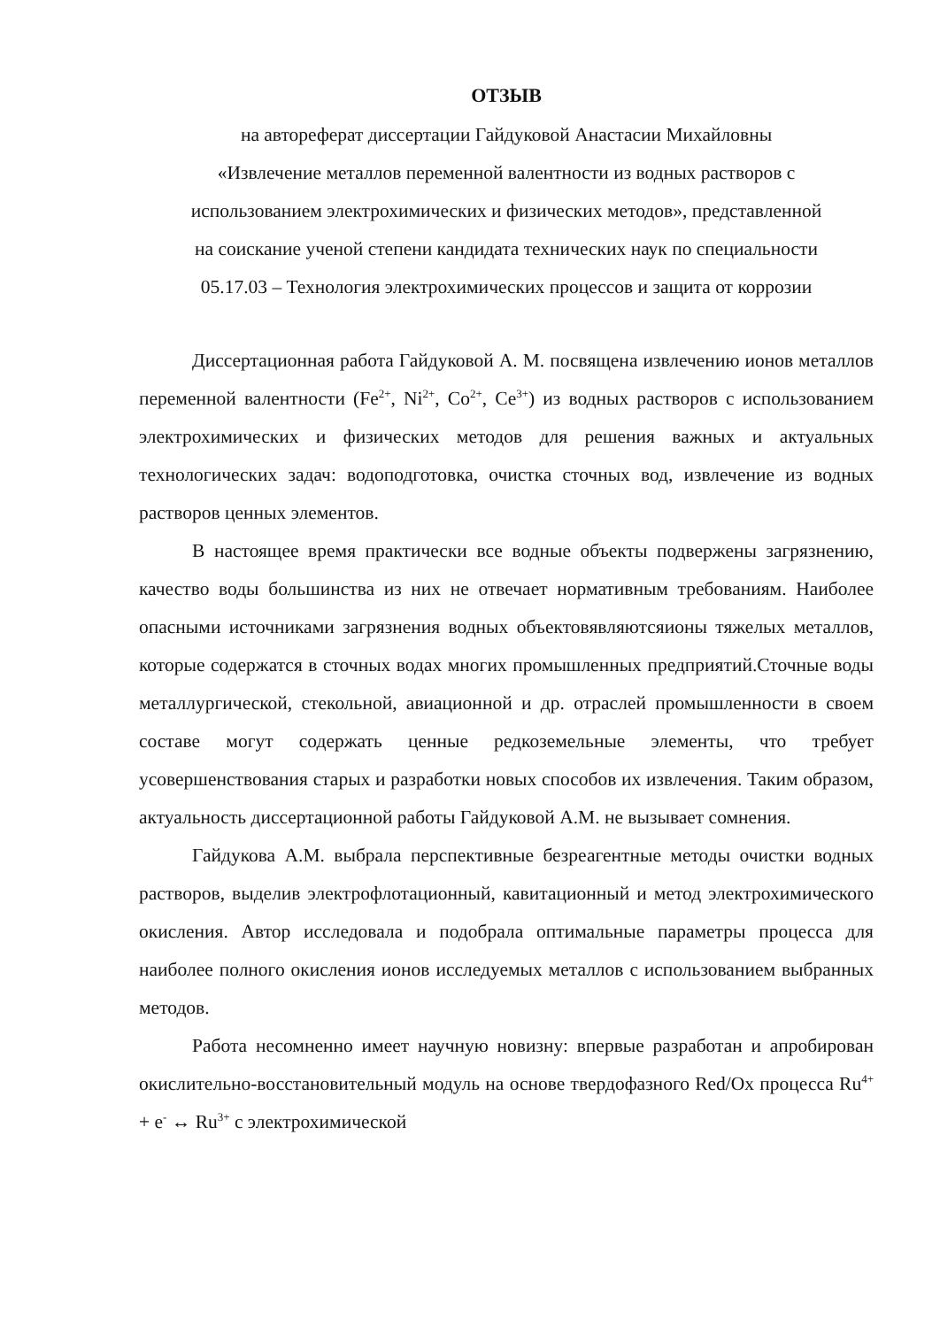ОТЗЫВ
на автореферат диссертации Гайдуковой Анастасии Михайловны
«Извлечение металлов переменной валентности из водных растворов с
использованием электрохимических и физических методов», представленной
на соискание ученой степени кандидата технических наук по специальности
05.17.03 – Технология электрохимических процессов и защита от коррозии
Диссертационная работа Гайдуковой А. М. посвящена извлечению ионов металлов переменной валентности (Fe<sup>2+</sup>, Ni<sup>2+</sup>, Co<sup>2+</sup>, Ce<sup>3+</sup>) из водных растворов с использованием электрохимических и физических методов для решения важных и актуальных технологических задач: водоподготовка, очистка сточных вод, извлечение из водных растворов ценных элементов.
В настоящее время практически все водные объекты подвержены загрязнению, качество воды большинства из них не отвечает нормативным требованиям. Наиболее опасными источниками загрязнения водных объектовявляютсяионы тяжелых металлов, которые содержатся в сточных водах многих промышленных предприятий.Сточные воды металлургической, стекольной, авиационной и др. отраслей промышленности в своем составе могут содержать ценные редкоземельные элементы, что требует усовершенствования старых и разработки новых способов их извлечения. Таким образом, актуальность диссертационной работы Гайдуковой А.М. не вызывает сомнения.
Гайдукова А.М. выбрала перспективные безреагентные методы очистки водных растворов, выделив электрофлотационный, кавитационный и метод электрохимического окисления. Автор исследовала и подобрала оптимальные параметры процесса для наиболее полного окисления ионов исследуемых металлов с использованием выбранных методов.
Работа несомненно имеет научную новизну: впервые разработан и апробирован окислительно-восстановительный модуль на основе твердофазного Red/Ox процесса Ru<sup>4+</sup> + e<sup>-</sup> ↔ Ru<sup>3+</sup> с электрохимической